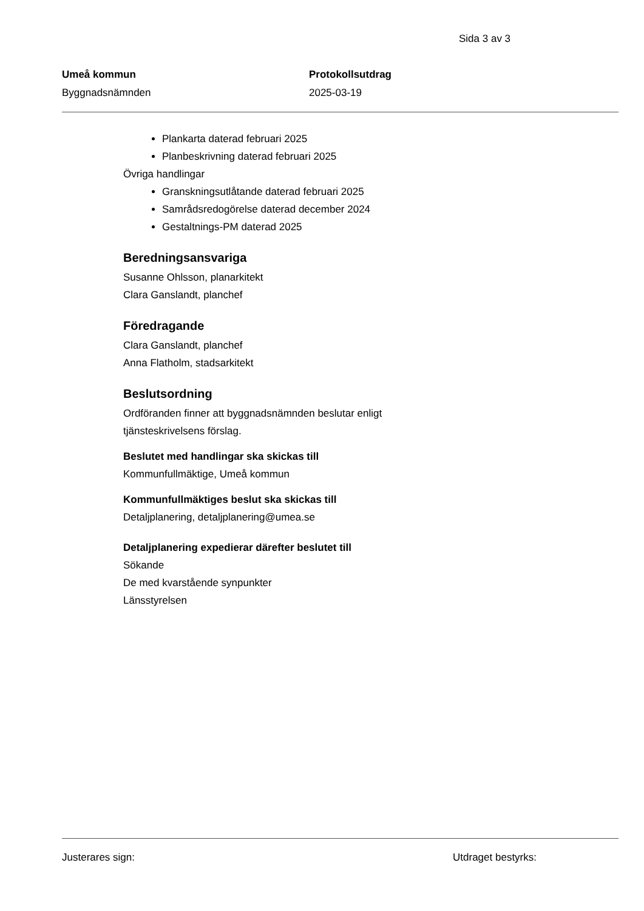Sida 3 av 3
Umeå kommun
Byggnadsnämnden
Protokollsutdrag
2025-03-19
Plankarta daterad februari 2025
Planbeskrivning daterad februari 2025
Övriga handlingar
Granskningsutlåtande daterad februari 2025
Samrådsredogörelse daterad december 2024
Gestaltnings-PM daterad 2025
Beredningsansvariga
Susanne Ohlsson, planarkitekt
Clara Ganslandt, planchef
Föredragande
Clara Ganslandt, planchef
Anna Flatholm, stadsarkitekt
Beslutsordning
Ordföranden finner att byggnadsnämnden beslutar enligt
tjänsteskrivelsens förslag.
Beslutet med handlingar ska skickas till
Kommunfullmäktige, Umeå kommun
Kommunfullmäktiges beslut ska skickas till
Detaljplanering, detaljplanering@umea.se
Detaljplanering expedierar därefter beslutet till
Sökande
De med kvarstående synpunkter
Länsstyrelsen
Justerares sign: Utdraget bestyrks: